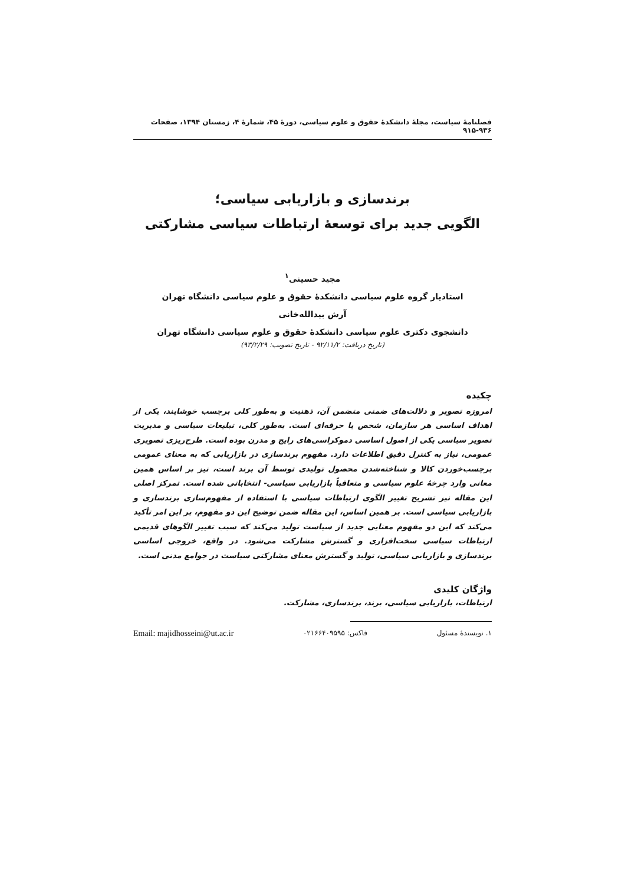فصلنامهٔ سیاست، مجلهٔ دانشکدهٔ حقوق و علوم سیاسی، دورهٔ ۴۵، شمارهٔ ۴، زمستان ۱۳۹۴، صفحات ۹۳۶-۹۱۵
برندسازی و بازاریابی سیاسی؛
الگویی جدید برای توسعهٔ ارتباطات سیاسی مشارکتی
مجید حسینی<sup>۱</sup>
استادیار گروه علوم سیاسی دانشکدهٔ حقوق و علوم سیاسی دانشگاه تهران
آرش بیدالله‌خانی
دانشجوی دکتری علوم سیاسی دانشکدهٔ حقوق و علوم سیاسی دانشگاه تهران
(تاریخ دریافت: ۹۲/۱۱/۲ - تاریخ تصویب: ۹۳/۲/۲۹)
چکیده
امروزه تصویر و دلالت‌های ضمنی متضمن آن، ذهنیت و به‌طور کلی برچسب خوشایند، یکی از اهداف اساسی هر سازمان، شخص یا حرفه‌ای است. به‌طور کلی، تبلیغات سیاسی و مدیریت تصویر سیاسی یکی از اصول اساسی دموکراسی‌های رایج و مدرن بوده است. طرح‌ریزی تصویری عمومی، نیاز به کنترل دقیق اطلاعات دارد. مفهوم برندسازی در بازاریابی که به معنای عمومی برچسب‌خوردن کالا و شناخته‌شدن محصول تولیدی توسط آن برند است، نیز بر اساس همین معانی وارد چرخهٔ علوم سیاسی و متعاقباً بازاریابی سیاسی- انتخاباتی شده است. تمرکز اصلی این مقاله نیز تشریح تغییر الگوی ارتباطات سیاسی با استفاده از مفهوم‌سازی برندسازی و بازاریابی سیاسی است. بر همین اساس، این مقاله ضمن توضیح این دو مفهوم، بر این امر تأکید می‌کند که این دو مفهوم معنایی جدید از سیاست تولید می‌کند که سبب تغییر الگوهای قدیمی ارتباطات سیاسی سخت‌افزاری و گسترش مشارکت می‌شود. در واقع، خروجی اساسی برندسازی و بازاریابی سیاسی، تولید و گسترش معنای مشارکتی سیاست در جوامع مدنی است.
واژگان کلیدی
ارتباطات، بازاریابی سیاسی، برند، برندسازی، مشارکت.
۱. نویسندهٔ مسئول فاکس: ۰۲۱۶۶۴۰۹۵۹۵ Email: majidhosseini@ut.ac.ir